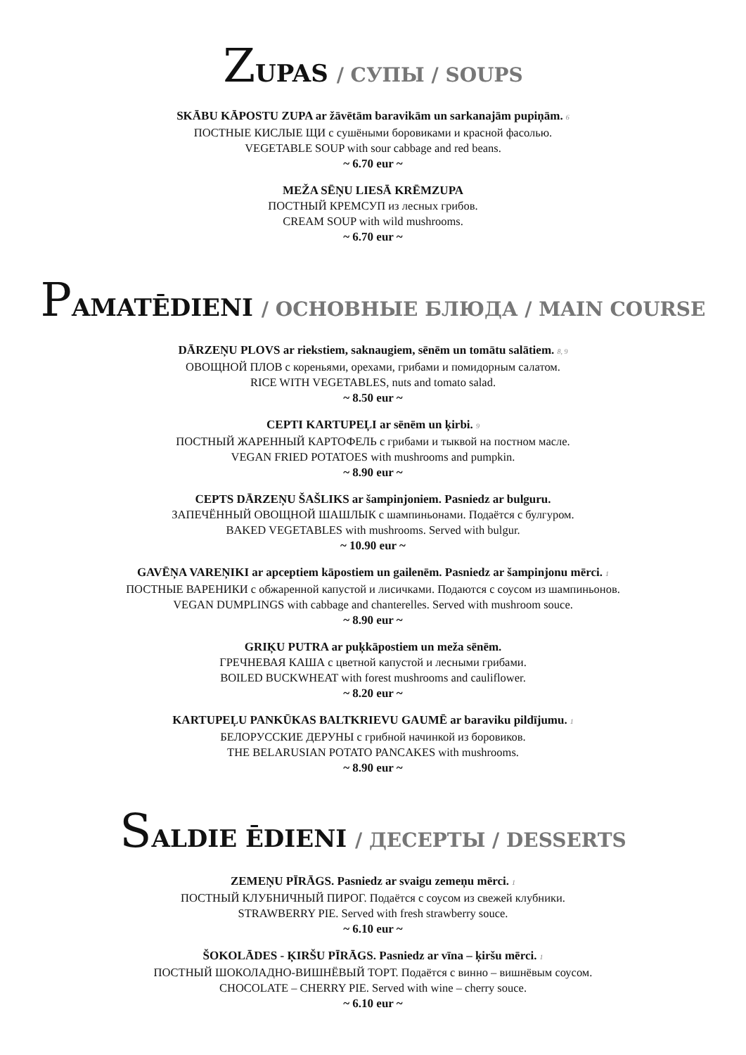ZUPAS / СУПЫ / SOUPS
SKĀBU KĀPOSTU ZUPA ar žāvētām baravikām un sarkanajām pupiņām. 6
ПОСТНЫЕ КИСЛЫЕ ЩИ с сушёными боровиками и красной фасолью.
VEGETABLE SOUP with sour cabbage and red beans.
~ 6.70 eur ~
MEŽA SĒŅU LIESĀ KRĒMZUPA
ПОСТНЫЙ КРЕМСУП из лесных грибов.
CREAM SOUP with wild mushrooms.
~ 6.70 eur ~
PAMATĒDIENI / ОСНОВНЫЕ БЛЮДА / MAIN COURSE
DĀRZEŅU PLOVS ar riekstiem, saknaugiem, sēnēm un tomātu salātiem. 8, 9
ОВОЩНОЙ ПЛОВ с кореньями, орехами, грибами и помидорным салатом.
RICE WITH VEGETABLES, nuts and tomato salad.
~ 8.50 eur ~
CEPTI KARTUPEĻI ar sēnēm un ķirbi. 9
ПОСТНЫЙ ЖАРЕННЫЙ КАРТОФЕЛЬ с грибами и тыквой на постном масле.
VEGAN FRIED POTATOES with mushrooms and pumpkin.
~ 8.90 eur ~
CEPTS DĀRZEŅU ŠAŠLIKS ar šampinjoniem. Pasniedz ar bulguru.
ЗАПЕЧЁННЫЙ ОВОЩНОЙ ШАШЛЫК с шампиньонами. Подаётся с булгуром.
BAKED VEGETABLES with mushrooms. Served with bulgur.
~ 10.90 eur ~
GAVĒŅA VAREŅIKI ar apceptiem kāpostiem un gailenēm. Pasniedz ar šampinjonu mērci. 1
ПОСТНЫЕ ВАРЕНИКИ с обжаренной капустой и лисичками. Подаются с соусом из шампиньонов.
VEGAN DUMPLINGS with cabbage and chanterelles. Served with mushroom souce.
~ 8.90 eur ~
GRIĶU PUTRA ar puķkāpostiem un meža sēnēm.
ГРЕЧНЕВАЯ КАША с цветной капустой и лесными грибами.
BOILED BUCKWHEAT with forest mushrooms and cauliflower.
~ 8.20 eur ~
KARTUPEĻU PANKŪKAS BALTKRIEVU GAUMĒ ar baraviku pildījumu. 1
БЕЛОРУССКИЕ ДЕРУНЫ с грибной начинкой из боровиков.
THE BELARUSIAN POTATO PANCAKES with mushrooms.
~ 8.90 eur ~
SALDIE ĒDIENI / ДЕСЕРТЫ / DESSERTS
ZEMEŅU PĪRĀGS. Pasniedz ar svaigu zemeņu mērci. 1
ПОСТНЫЙ КЛУБНИЧНЫЙ ПИРОГ. Подаётся с соусом из свежей клубники.
STRAWBERRY PIE. Served with fresh strawberry souce.
~ 6.10 eur ~
ŠOKOLĀDES - ĶIRŠU PĪRĀGS. Pasniedz ar vīna – ķiršu mērci. 1
ПОСТНЫЙ ШОКОЛАДНО-ВИШНЁВЫЙ ТОРТ. Подаётся с винно – вишнёвым соусом.
CHOCOLATE – CHERRY PIE. Served with wine – cherry souce.
~ 6.10 eur ~